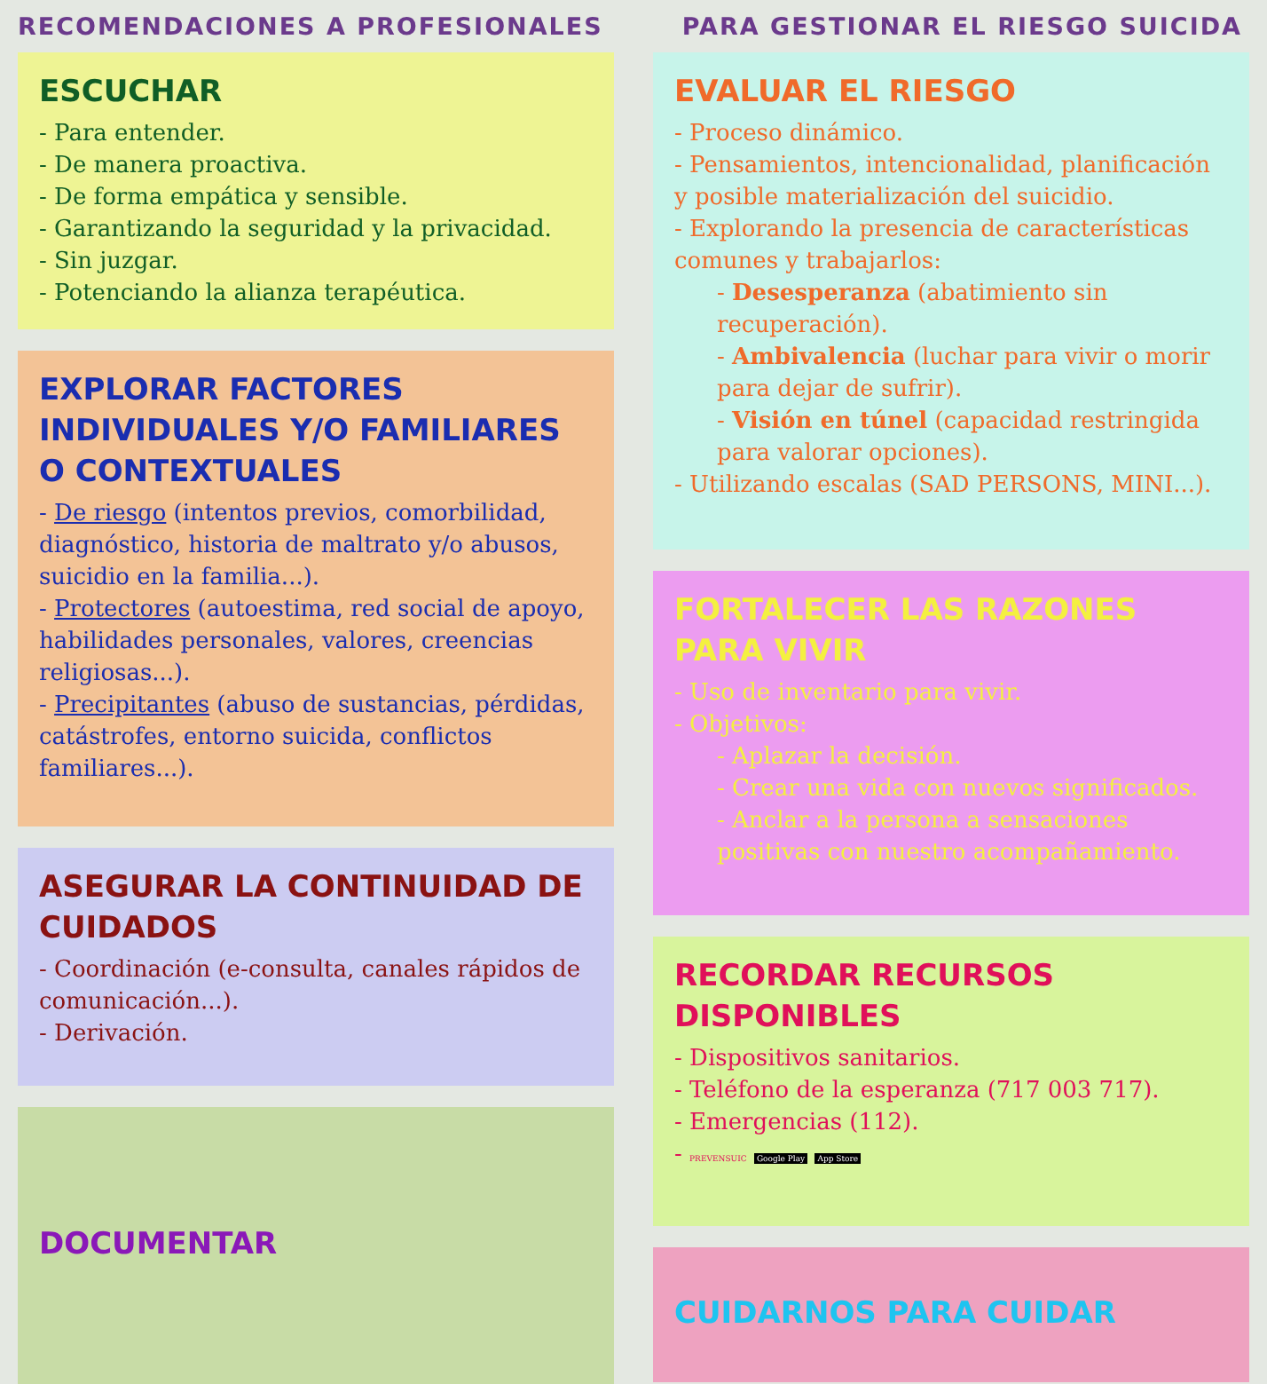RECOMENDACIONES A PROFESIONALES PARA GESTIONAR EL RIESGO SUICIDA
ESCUCHAR
- Para entender.
- De manera proactiva.
- De forma empática y sensible.
- Garantizando la seguridad y la privacidad.
- Sin juzgar.
- Potenciando la alianza terapéutica.
EXPLORAR FACTORES INDIVIDUALES Y/O FAMILIARES O CONTEXTUALES
- De riesgo (intentos previos, comorbilidad, diagnóstico, historia de maltrato y/o abusos, suicidio en la familia...).
- Protectores (autoestima, red social de apoyo, habilidades personales, valores, creencias religiosas...).
- Precipitantes (abuso de sustancias, pérdidas, catástrofes, entorno suicida, conflictos familiares...).
ASEGURAR LA CONTINUIDAD DE CUIDADOS
- Coordinación (e-consulta, canales rápidos de comunicación...).
- Derivación.
DOCUMENTAR
EVALUAR EL RIESGO
- Proceso dinámico.
- Pensamientos, intencionalidad, planificación y posible materialización del suicidio.
- Explorando la presencia de características comunes y trabajarlos:
- Desesperanza (abatimiento sin recuperación).
- Ambivalencia (luchar para vivir o morir para dejar de sufrir).
- Visión en túnel (capacidad restringida para valorar opciones).
- Utilizando escalas (SAD PERSONS, MINI...).
FORTALECER LAS RAZONES PARA VIVIR
- Uso de inventario para vivir.
- Objetivos:
- Aplazar la decisión.
- Crear una vida con nuevos significados.
- Anclar a la persona a sensaciones positivas con nuestro acompañamiento.
RECORDAR RECURSOS DISPONIBLES
- Dispositivos sanitarios.
- Teléfono de la esperanza (717 003 717).
- Emergencias (112).
- PREVENSUIC Google Play App Store
CUIDARNOS PARA CUIDAR